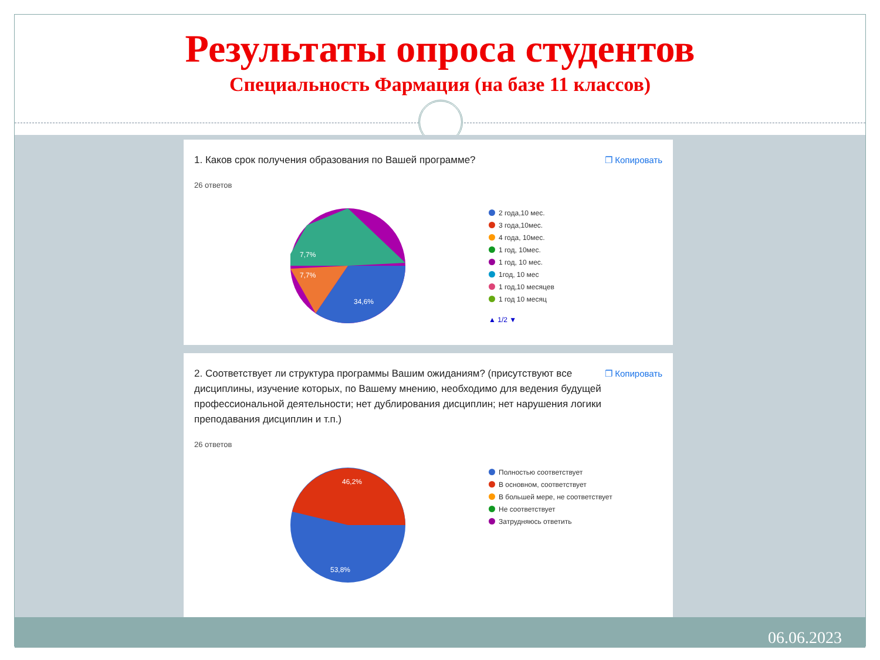Результаты опроса студентов
Специальность Фармация (на базе 11 классов)
1. Каков срок получения образования по Вашей программе? ❐ Копировать
26 ответов
34,6%
7,7%
7,7%
2 года,10 мес.
3 года,10мес.
4 года, 10мес.
1 год, 10мес.
1 год, 10 мес.
1год, 10 мес
1 год,10 месяцев
1 год 10 месяц
▲ 1/2 ▼
2. Соответствует ли структура программы Вашим ожиданиям? (присутствуют все дисциплины, изучение которых, по Вашему мнению, необходимо для ведения будущей профессиональной деятельности; нет дублирования дисциплин; нет нарушения логики преподавания дисциплин и т.п.) ❐ Копировать
26 ответов
46,2%
53,8%
Полностью соответствует
В основном, соответствует
В большей мере, не соответствует
Не соответствует
Затрудняюсь ответить
06.06.2023